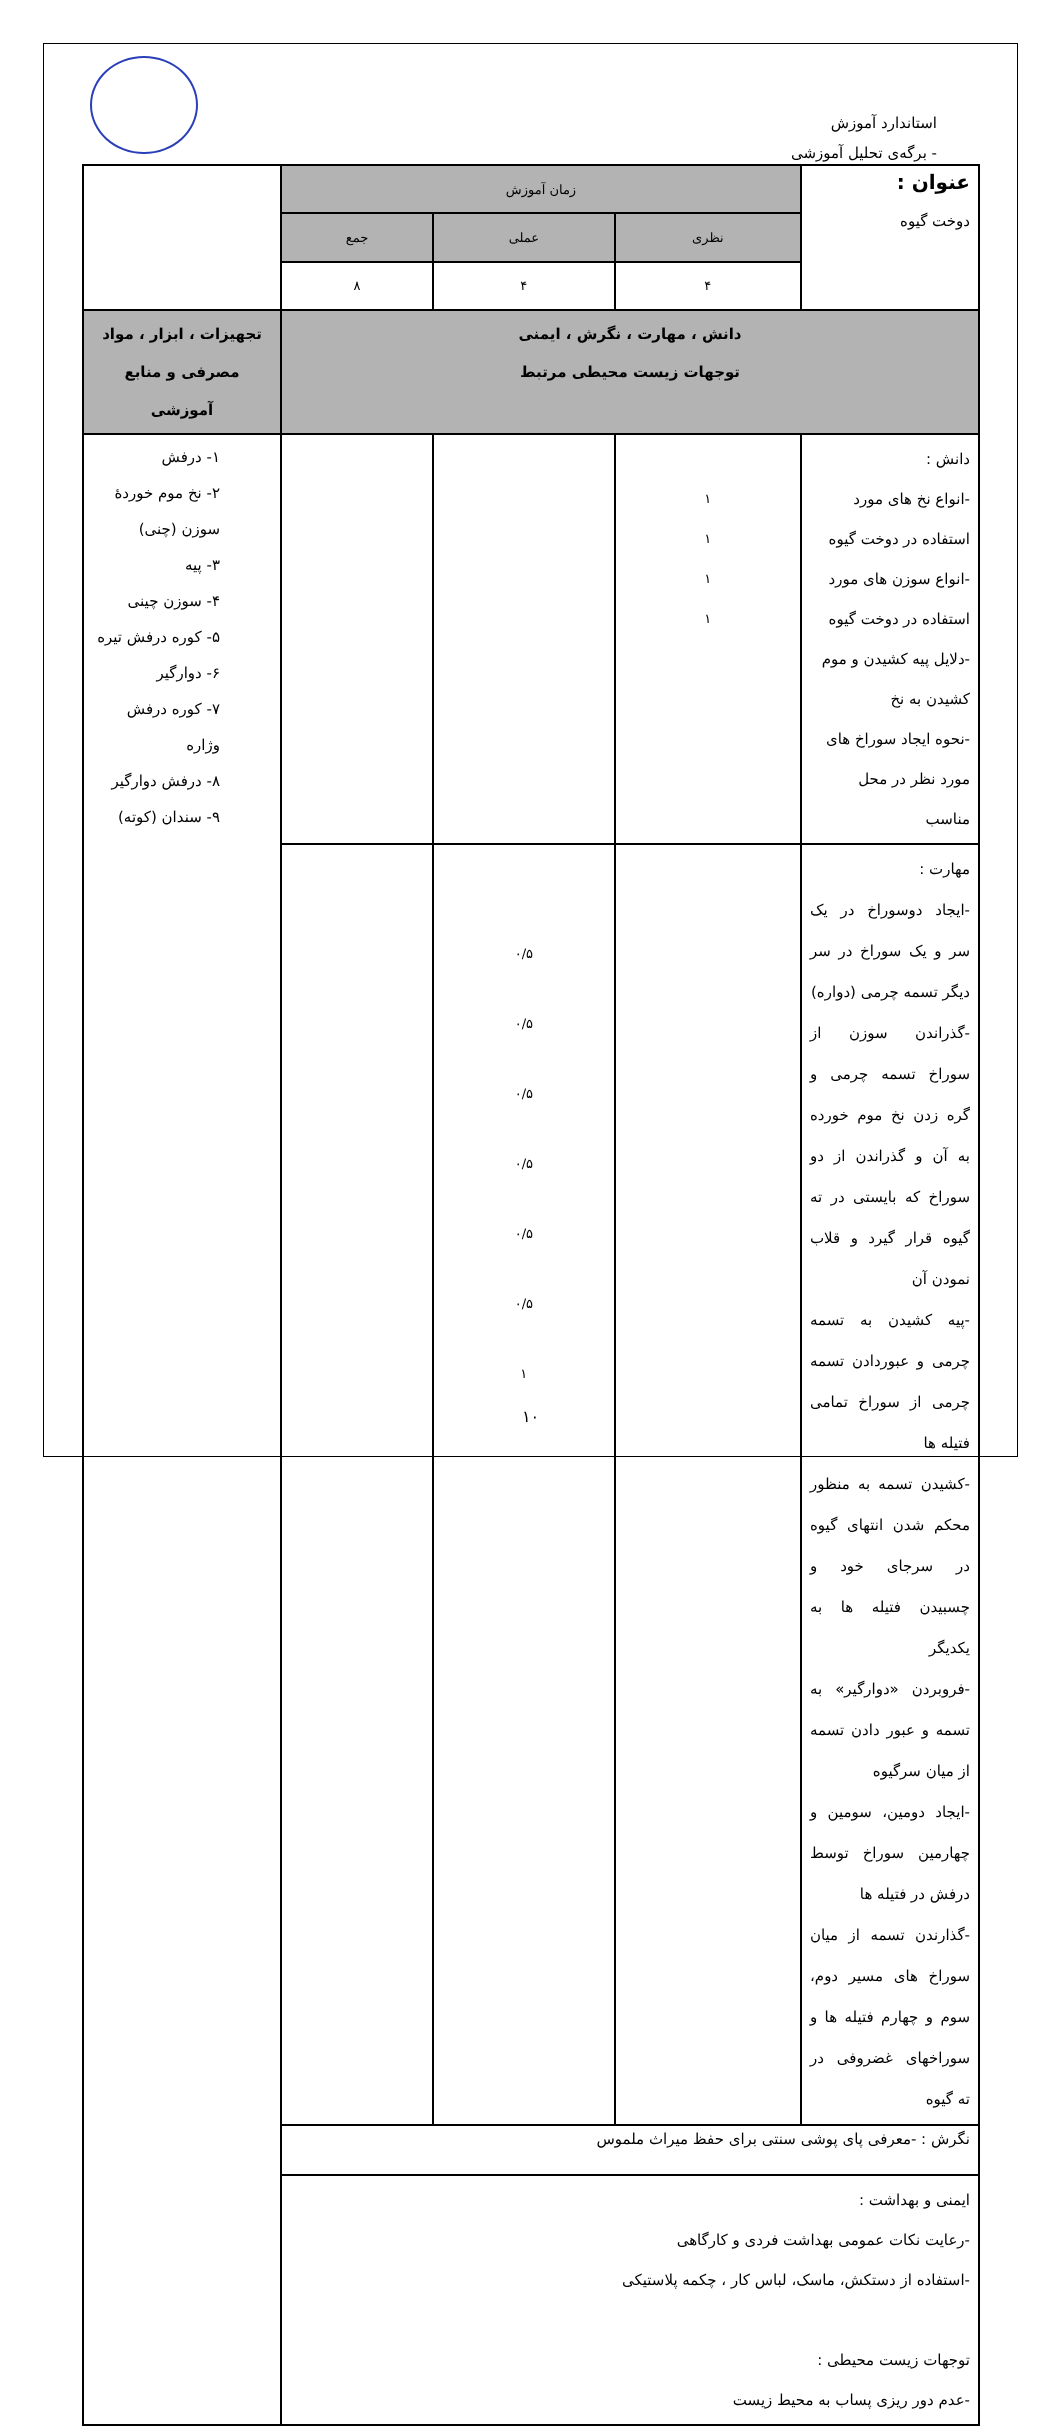استاندارد آموزش
- برگه‌ی تحلیل آموزشی
| عنوان : دوخت گیوه | زمان آموزش | | | |
| | نظری | عملی | جمع | |
| | ۴ | ۴ | ۸ | |
| دانش ، مهارت ، نگرش ، ایمنی توجهات زیست محیطی مرتبط | | | | تجهیزات ، ابزار ، مواد مصرفی و منابع آموزشی |
| دانش : -انواع نخ های مورد استفاده در دوخت گیوه -انواع سوزن های مورد استفاده در دوخت گیوه -دلایل پیه کشیدن و موم کشیدن به نخ -نحوه ایجاد سوراخ های مورد نظر در محل مناسب | ۱ ۱ ۱ ۱ | | | ۱- درفش ۲- نخ موم خوردهٔ سوزن (چنی) ۳- پیه ۴- سوزن چینی ۵- کوره درفش تیره ۶- دوارگیر ۷- کوره درفش وژاره ۸- درفش دوارگیر ۹- سندان (کوته) |
| مهارت : -ایجاد دوسوراخ در یک سر و یک سوراخ در سر دیگر تسمه چرمی (دواره) -گذراندن سوزن از سوراخ تسمه چرمی و گره زدن نخ موم خورده به آن و گذراندن از دو سوراخ که بایستی در ته گیوه قرار گیرد و قلاب نمودن آن -پیه کشیدن به تسمه چرمی و عبوردادن تسمه چرمی از سوراخ تمامی فتیله ها -کشیدن تسمه به منظور محکم شدن انتهای گیوه در سرجای خود و چسبیدن فتیله ها به یکدیگر -فروبردن «دوارگیر» به تسمه و عبور دادن تسمه از میان سرگیوه -ایجاد دومین، سومین و چهارمین سوراخ توسط درفش در فتیله ها -گذارندن تسمه از میان سوراخ های مسیر دوم، سوم و چهارم فتیله ها و سوراخهای غضروفی در ته گیوه | | ۰/۵ ۰/۵ ۰/۵ ۰/۵ ۰/۵ ۰/۵ ۱ | | |
| نگرش : -معرفی پای پوشی سنتی برای حفظ میراث ملموس | | | | |
| ایمنی و بهداشت : -رعایت نکات عمومی بهداشت فردی و کارگاهی -استفاده از دستکش، ماسک، لباس کار ، چکمه پلاستیکی توجهات زیست محیطی : -عدم دور ریزی پساب به محیط زیست | | | | |
۱۰